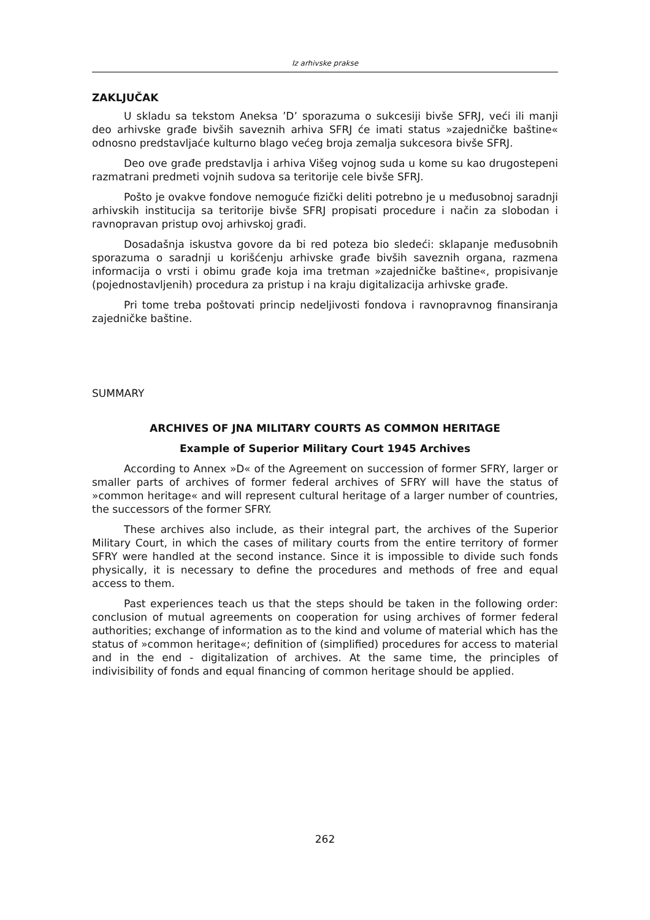Iz arhivske prakse
ZAKLJUČAK
U skladu sa tekstom Aneksa ’D’ sporazuma o sukcesiji bivše SFRJ, veći ili manji deo arhivske građe bivših saveznih arhiva SFRJ će imati status »zajedničke baštine« odnosno predstavljaće kulturno blago većeg broja zemalja sukcesora bivše SFRJ.
Deo ove građe predstavlja i arhiva Višeg vojnog suda u kome su kao drugostepeni razmatrani predmeti vojnih sudova sa teritorije cele bivše SFRJ.
Pošto je ovakve fondove nemoguće fizički deliti potrebno je u međusobnoj saradnji arhivskih institucija sa teritorije bivše SFRJ propisati procedure i način za slobodan i ravnopravan pristup ovoj arhivskoj građi.
Dosadašnja iskustva govore da bi red poteza bio sledeći: sklapanje međusobnih sporazuma o saradnji u korišćenju arhivske građe bivših saveznih organa, razmena informacija o vrsti i obimu građe koja ima tretman »zajedničke baštine«, propisivanje (pojednostavljenih) procedura za pristup i na kraju digitalizacija arhivske građe.
Pri tome treba poštovati princip nedeljivosti fondova i ravnopravnog finansiranja zajedničke baštine.
SUMMARY
ARCHIVES OF JNA MILITARY COURTS AS COMMON HERITAGE
Example of Superior Military Court 1945 Archives
According to Annex »D« of the Agreement on succession of former SFRY, larger or smaller parts of archives of former federal archives of SFRY will have the status of »common heritage« and will represent cultural heritage of a larger number of countries, the successors of the former SFRY.
These archives also include, as their integral part, the archives of the Superior Military Court, in which the cases of military courts from the entire territory of former SFRY were handled at the second instance. Since it is impossible to divide such fonds physically, it is necessary to define the procedures and methods of free and equal access to them.
Past experiences teach us that the steps should be taken in the following order: conclusion of mutual agreements on cooperation for using archives of former federal authorities; exchange of information as to the kind and volume of material which has the status of »common heritage«; definition of (simplified) procedures for access to material and in the end - digitalization of archives. At the same time, the principles of indivisibility of fonds and equal financing of common heritage should be applied.
262